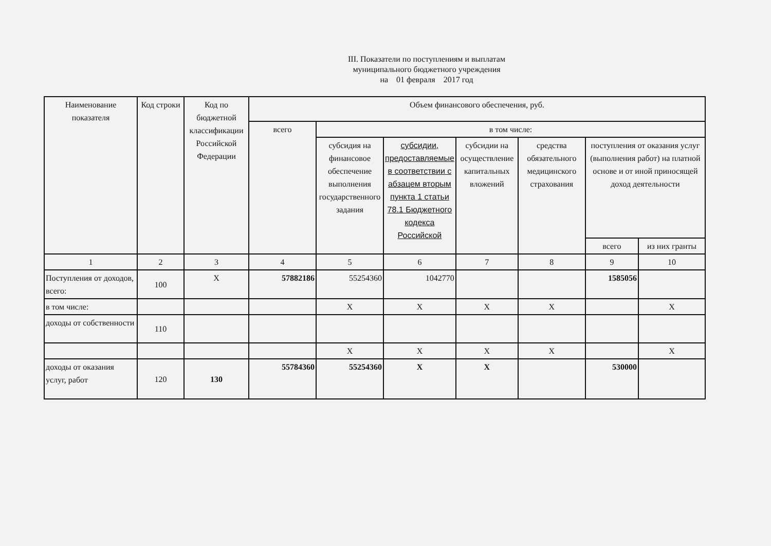III. Показатели по поступлениям и выплатам
муниципального бюджетного учреждения
на 01 февраля 2017 год
| Наименование показателя | Код строки | Код по бюджетной классификации Российской Федерации | Объем финансового обеспечения, руб. | | | | | | |
| --- | --- | --- | --- | --- | --- | --- | --- | --- | --- |
| | | | всего | в том числе: | | | | | |
| | | | | субсидия на финансовое обеспечение выполнения государственного задания | субсидии, предоставляемые в соответствии с абзацем вторым пункта 1 статьи 78.1 Бюджетного кодекса Российской | субсидии на осуществление капитальных вложений | средства обязательного медицинского страхования | поступления от оказания услуг (выполнения работ) на платной основе и от иной приносящей доход деятельности | |
| | | | | | | | | всего | из них гранты |
| 1 | 2 | 3 | 4 | 5 | 6 | 7 | 8 | 9 | 10 |
| Поступления от доходов, всего: | 100 | X | 57882186 | 55254360 | 1042770 | | | 1585056 | |
| в том числе: | | | | X | X | X | X | | X |
| доходы от собственности | 110 | | | | | | | | |
| | | | | X | X | X | X | | X |
| доходы от оказания услуг, работ | 120 | 130 | 55784360 | 55254360 | X | X | | 530000 | |